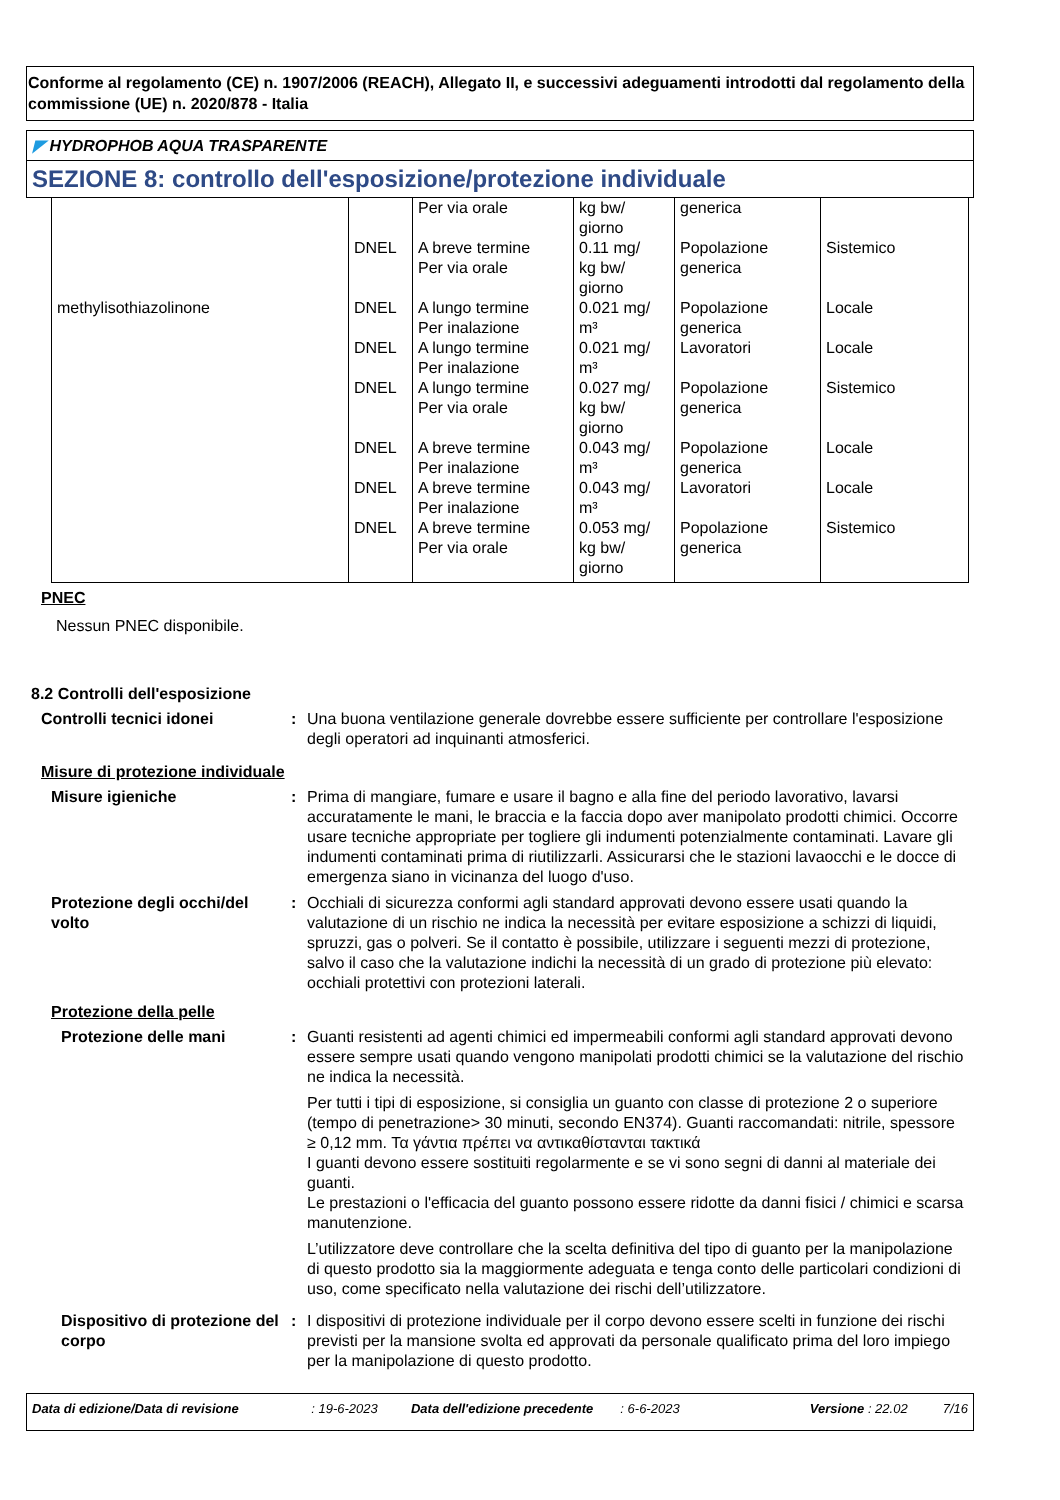Conforme al regolamento (CE) n. 1907/2006 (REACH), Allegato II, e successivi adeguamenti introdotti dal regolamento della commissione (UE) n. 2020/878 - Italia
◤ HYDROPHOB AQUA TRASPARENTE
SEZIONE 8: controllo dell'esposizione/protezione individuale
| | | Per via orale | kg bw/ giorno | generica | |
| | DNEL | A breve termine Per via orale | 0.11 mg/ kg bw/ giorno | Popolazione generica | Sistemico |
| methylisothiazolinone | DNEL | A lungo termine Per inalazione | 0.021 mg/ m³ | Popolazione generica | Locale |
| | DNEL | A lungo termine Per inalazione | 0.021 mg/ m³ | Lavoratori | Locale |
| | DNEL | A lungo termine Per via orale | 0.027 mg/ kg bw/ giorno | Popolazione generica | Sistemico |
| | DNEL | A breve termine Per inalazione | 0.043 mg/ m³ | Popolazione generica | Locale |
| | DNEL | A breve termine Per inalazione | 0.043 mg/ m³ | Lavoratori | Locale |
| | DNEL | A breve termine Per via orale | 0.053 mg/ kg bw/ giorno | Popolazione generica | Sistemico |
PNEC
Nessun PNEC disponibile.
8.2 Controlli dell'esposizione
Controlli tecnici idonei : Una buona ventilazione generale dovrebbe essere sufficiente per controllare l'esposizione degli operatori ad inquinanti atmosferici.
Misure di protezione individuale
Misure igieniche : Prima di mangiare, fumare e usare il bagno e alla fine del periodo lavorativo, lavarsi accuratamente le mani, le braccia e la faccia dopo aver manipolato prodotti chimici. Occorre usare tecniche appropriate per togliere gli indumenti potenzialmente contaminati. Lavare gli indumenti contaminati prima di riutilizzarli. Assicurarsi che le stazioni lavaocchi e le docce di emergenza siano in vicinanza del luogo d'uso.
Protezione degli occhi/del volto
: Occhiali di sicurezza conformi agli standard approvati devono essere usati quando la valutazione di un rischio ne indica la necessità per evitare esposizione a schizzi di liquidi, spruzzi, gas o polveri. Se il contatto è possibile, utilizzare i seguenti mezzi di protezione, salvo il caso che la valutazione indichi la necessità di un grado di protezione più elevato: occhiali protettivi con protezioni laterali.
Protezione della pelle
Protezione delle mani : Guanti resistenti ad agenti chimici ed impermeabili conformi agli standard approvati devono essere sempre usati quando vengono manipolati prodotti chimici se la valutazione del rischio ne indica la necessità.
Per tutti i tipi di esposizione, si consiglia un guanto con classe di protezione 2 o superiore (tempo di penetrazione> 30 minuti, secondo EN374). Guanti raccomandati: nitrile, spessore ≥ 0,12 mm. Τα γάντια πρέπει να αντικαθίστανται τακτικά
I guanti devono essere sostituiti regolarmente e se vi sono segni di danni al materiale dei guanti.
Le prestazioni o l'efficacia del guanto possono essere ridotte da danni fisici / chimici e scarsa manutenzione.
L’utilizzatore deve controllare che la scelta definitiva del tipo di guanto per la manipolazione di questo prodotto sia la maggiormente adeguata e tenga conto delle particolari condizioni di uso, come specificato nella valutazione dei rischi dell’utilizzatore.
Dispositivo di protezione del corpo
: I dispositivi di protezione individuale per il corpo devono essere scelti in funzione dei rischi previsti per la mansione svolta ed approvati da personale qualificato prima del loro impiego per la manipolazione di questo prodotto.
Data di edizione/Data di revisione: 19-6-2023 Data dell'edizione precedente: 6-6-2023 Versione : 22.02 7/16